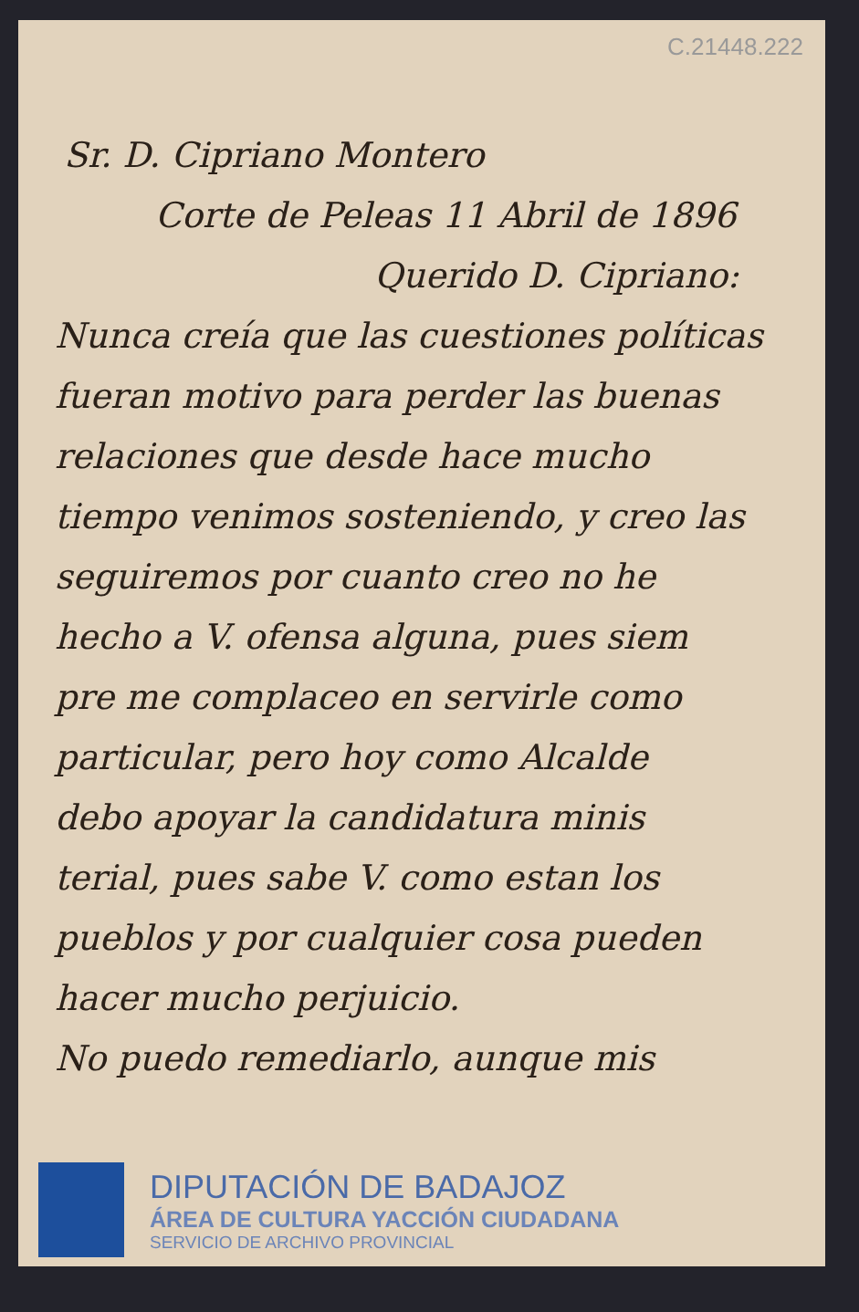C.21448.222
Sr. D. Cipriano Montero
Corte de Peleas 11 Abril de 1896
Querido D. Cipriano:
Nunca creía que las cuestiones políticas
fueran motivo para perder las buenas
relaciones que desde hace mucho
tiempo venimos sosteniendo, y creo las
seguiremos por cuanto creo no he
hecho a V. ofensa alguna, pues siem
pre me complaceo en servirle como
particular, pero hoy como Alcalde
debo apoyar la candidatura minis
terial, pues sabe V. como estan los
pueblos y por cualquier cosa pueden
hacer mucho perjuicio.
No puedo remediarlo, aunque mis
DIPUTACIÓN DE BADAJOZ
ÁREA DE CULTURA YACCIÓN CIUDADANA
SERVICIO DE ARCHIVO PROVINCIAL